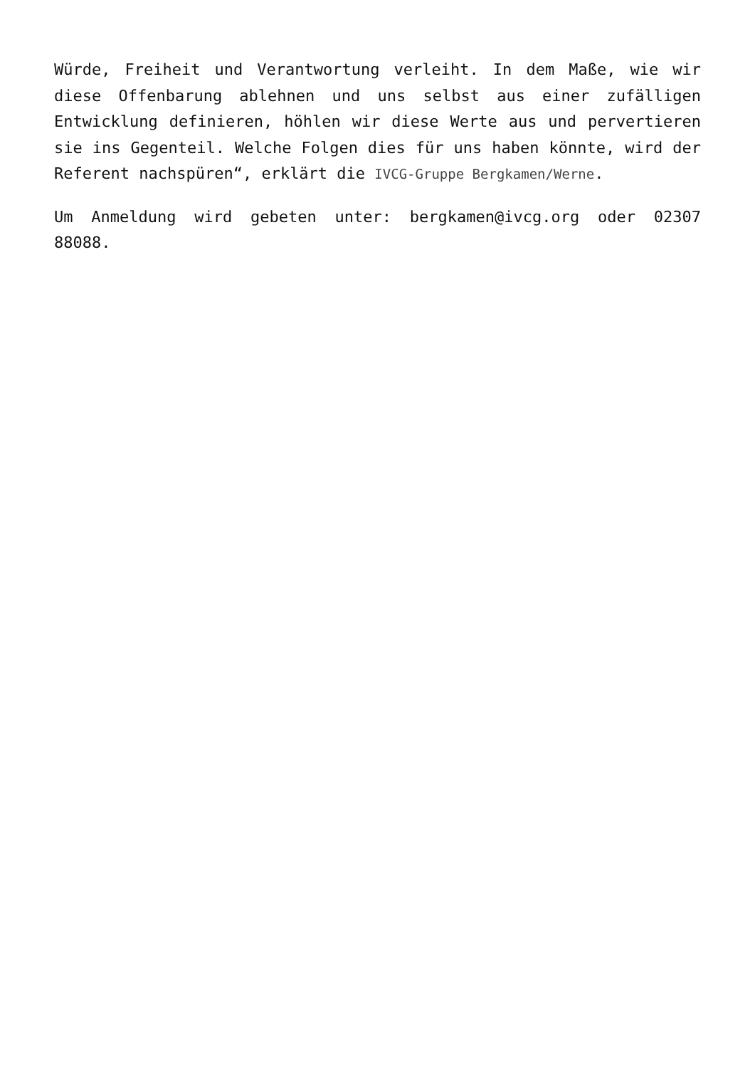Würde, Freiheit und Verantwortung verleiht. In dem Maße, wie wir diese Offenbarung ablehnen und uns selbst aus einer zufälligen Entwicklung definieren, höhlen wir diese Werte aus und pervertieren sie ins Gegenteil. Welche Folgen dies für uns haben könnte, wird der Referent nachspüren“, erklärt die IVCG-Gruppe Bergkamen/Werne.
Um Anmeldung wird gebeten unter: bergkamen@ivcg.org oder 02307 88088.